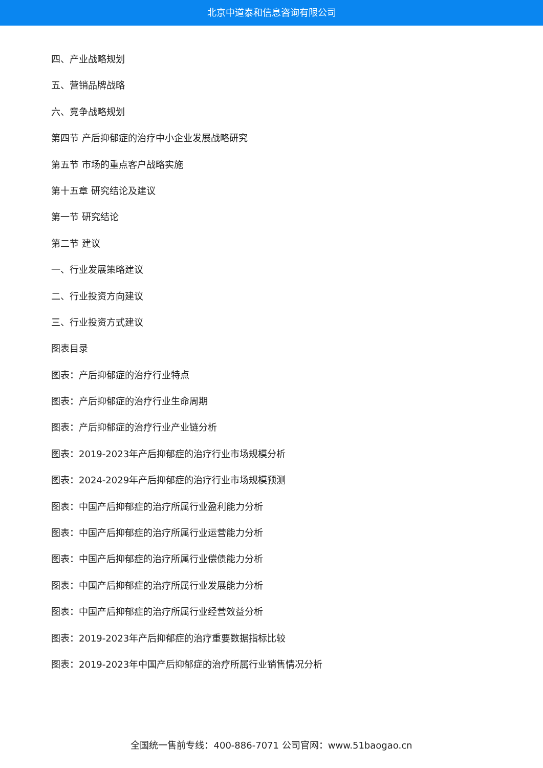北京中道泰和信息咨询有限公司
四、产业战略规划
五、营销品牌战略
六、竞争战略规划
第四节 产后抑郁症的治疗中小企业发展战略研究
第五节 市场的重点客户战略实施
第十五章 研究结论及建议
第一节 研究结论
第二节 建议
一、行业发展策略建议
二、行业投资方向建议
三、行业投资方式建议
图表目录
图表：产后抑郁症的治疗行业特点
图表：产后抑郁症的治疗行业生命周期
图表：产后抑郁症的治疗行业产业链分析
图表：2019-2023年产后抑郁症的治疗行业市场规模分析
图表：2024-2029年产后抑郁症的治疗行业市场规模预测
图表：中国产后抑郁症的治疗所属行业盈利能力分析
图表：中国产后抑郁症的治疗所属行业运营能力分析
图表：中国产后抑郁症的治疗所属行业偿债能力分析
图表：中国产后抑郁症的治疗所属行业发展能力分析
图表：中国产后抑郁症的治疗所属行业经营效益分析
图表：2019-2023年产后抑郁症的治疗重要数据指标比较
图表：2019-2023年中国产后抑郁症的治疗所属行业销售情况分析
全国统一售前专线：400-886-7071 公司官网：www.51baogao.cn